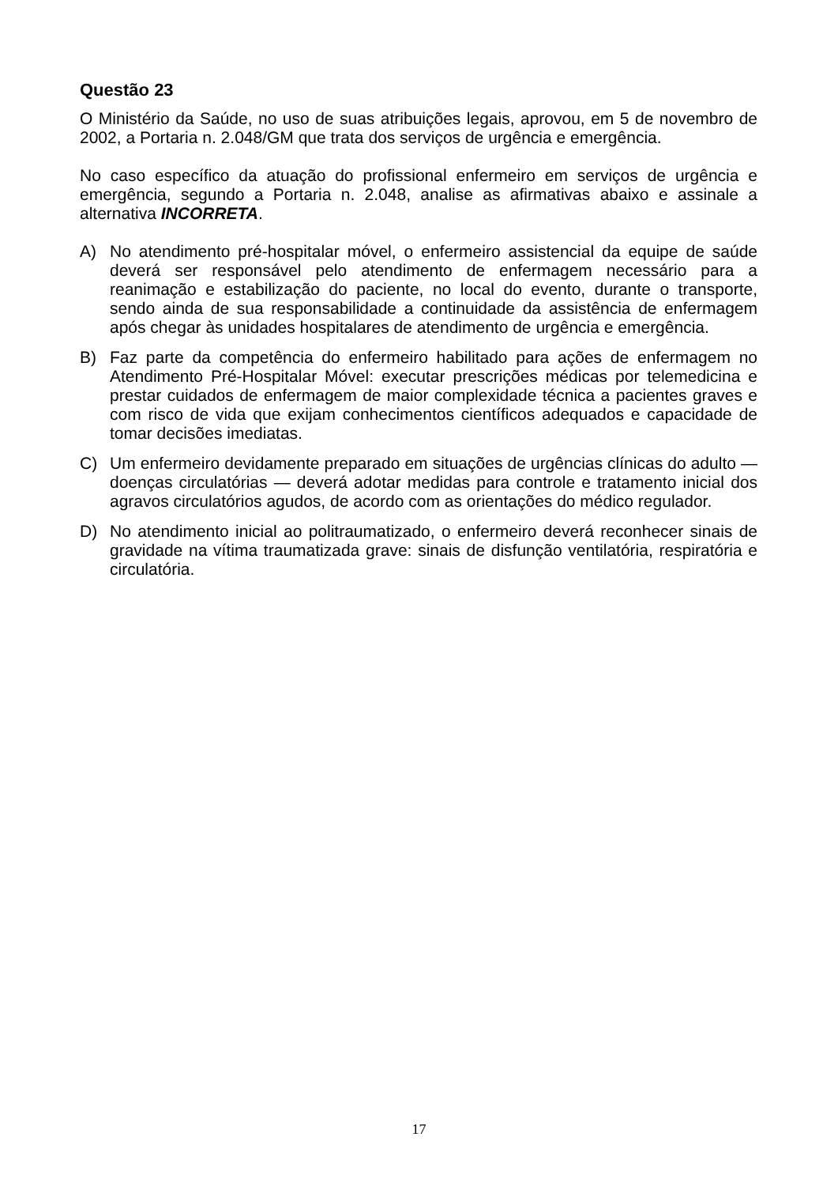Questão 23
O Ministério da Saúde, no uso de suas atribuições legais, aprovou, em 5 de novembro de 2002, a Portaria n. 2.048/GM que trata dos serviços de urgência e emergência.
No caso específico da atuação do profissional enfermeiro em serviços de urgência e emergência, segundo a Portaria n. 2.048, analise as afirmativas abaixo e assinale a alternativa INCORRETA.
A) No atendimento pré-hospitalar móvel, o enfermeiro assistencial da equipe de saúde deverá ser responsável pelo atendimento de enfermagem necessário para a reanimação e estabilização do paciente, no local do evento, durante o transporte, sendo ainda de sua responsabilidade a continuidade da assistência de enfermagem após chegar às unidades hospitalares de atendimento de urgência e emergência.
B) Faz parte da competência do enfermeiro habilitado para ações de enfermagem no Atendimento Pré-Hospitalar Móvel: executar prescrições médicas por telemedicina e prestar cuidados de enfermagem de maior complexidade técnica a pacientes graves e com risco de vida que exijam conhecimentos científicos adequados e capacidade de tomar decisões imediatas.
C) Um enfermeiro devidamente preparado em situações de urgências clínicas do adulto — doenças circulatórias — deverá adotar medidas para controle e tratamento inicial dos agravos circulatórios agudos, de acordo com as orientações do médico regulador.
D) No atendimento inicial ao politraumatizado, o enfermeiro deverá reconhecer sinais de gravidade na vítima traumatizada grave: sinais de disfunção ventilatória, respiratória e circulatória.
17